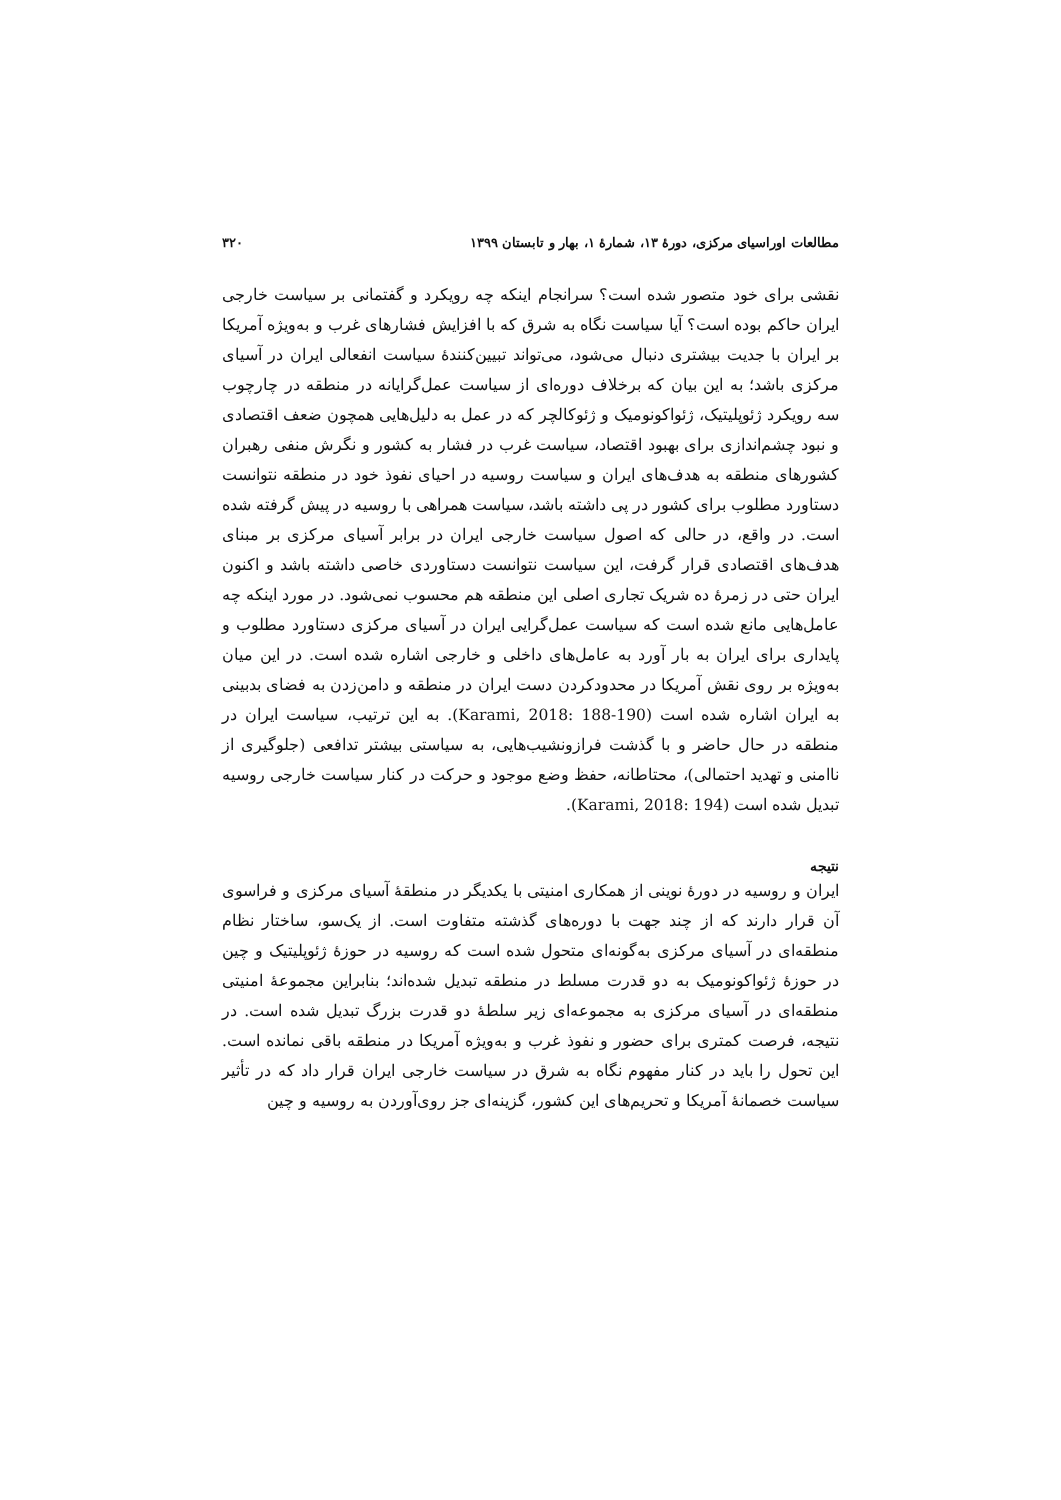مطالعات اوراسیای مرکزی، دورهٔ ۱۳، شمارهٔ ۱، بهار و تابستان ۱۳۹۹ ۳۲۰
نقشی برای خود متصور شده است؟ سرانجام اینکه چه رویکرد و گفتمانی بر سیاست خارجی ایران حاکم بوده است؟ آیا سیاست نگاه به شرق که با افزایش فشارهای غرب و به‌ویژه آمریکا بر ایران با جدیت بیشتری دنبال می‌شود، می‌تواند تبیین‌کنندهٔ سیاست انفعالی ایران در آسیای مرکزی باشد؛ به این بیان که برخلاف دوره‌ای از سیاست عمل‌گرایانه در منطقه در چارچوب سه رویکرد ژئوپلیتیک، ژئواکونومیک و ژئوکالچر که در عمل به دلیل‌هایی همچون ضعف اقتصادی و نبود چشم‌اندازی برای بهبود اقتصاد، سیاست غرب در فشار به کشور و نگرش منفی رهبران کشورهای منطقه به هدف‌های ایران و سیاست روسیه در احیای نفوذ خود در منطقه نتوانست دستاورد مطلوب برای کشور در پی داشته باشد، سیاست همراهی با روسیه در پیش گرفته شده است. در واقع، در حالی که اصول سیاست خارجی ایران در برابر آسیای مرکزی بر مبنای هدف‌های اقتصادی قرار گرفت، این سیاست نتوانست دستاوردی خاصی داشته باشد و اکنون ایران حتی در زمرهٔ ده شریک تجاری اصلی این منطقه هم محسوب نمی‌شود. در مورد اینکه چه عامل‌هایی مانع شده است که سیاست عمل‌گرایی ایران در آسیای مرکزی دستاورد مطلوب و پایداری برای ایران به بار آورد به عامل‌های داخلی و خارجی اشاره شده است. در این میان به‌ویژه بر روی نقش آمریکا در محدودکردن دست ایران در منطقه و دامن‌زدن به فضای بدبینی به ایران اشاره شده است (Karami, 2018: 188-190). به این ترتیب، سیاست ایران در منطقه در حال حاضر و با گذشت فرازونشیب‌هایی، به سیاستی بیشتر تدافعی (جلوگیری از ناامنی و تهدید احتمالی)، محتاطانه، حفظ وضع موجود و حرکت در کنار سیاست خارجی روسیه تبدیل شده است (Karami, 2018: 194).
نتیجه
ایران و روسیه در دورهٔ نوینی از همکاری امنیتی با یکدیگر در منطقهٔ آسیای مرکزی و فراسوی آن قرار دارند که از چند جهت با دوره‌های گذشته متفاوت است. از یک‌سو، ساختار نظام منطقه‌ای در آسیای مرکزی به‌گونه‌ای متحول شده است که روسیه در حوزهٔ ژئوپلیتیک و چین در حوزهٔ ژئواکونومیک به دو قدرت مسلط در منطقه تبدیل شده‌اند؛ بنابراین مجموعهٔ امنیتی منطقه‌ای در آسیای مرکزی به مجموعه‌ای زیر سلطهٔ دو قدرت بزرگ تبدیل شده است. در نتیجه، فرصت کمتری برای حضور و نفوذ غرب و به‌ویژه آمریکا در منطقه باقی نمانده است. این تحول را باید در کنار مفهوم نگاه به شرق در سیاست خارجی ایران قرار داد که در تأثیر سیاست خصمانهٔ آمریکا و تحریم‌های این کشور، گزینه‌ای جز روی‌آوردن به روسیه و چین